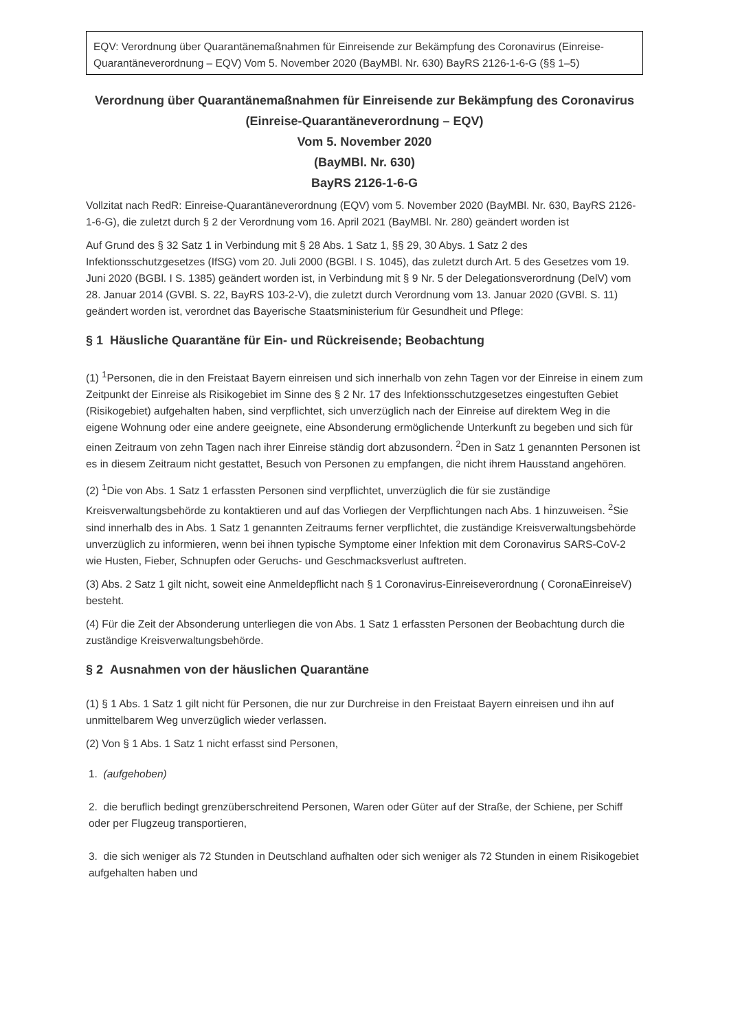EQV: Verordnung über Quarantänemaßnahmen für Einreisende zur Bekämpfung des Coronavirus (Einreise-Quarantäneverordnung – EQV) Vom 5. November 2020 (BayMBl. Nr. 630) BayRS 2126-1-6-G (§§ 1–5)
Verordnung über Quarantänemaßnahmen für Einreisende zur Bekämpfung des Coronavirus
(Einreise-Quarantäneverordnung – EQV)
Vom 5. November 2020
(BayMBl. Nr. 630)
BayRS 2126-1-6-G
Vollzitat nach RedR: Einreise-Quarantäneverordnung (EQV) vom 5. November 2020 (BayMBl. Nr. 630, BayRS 2126-1-6-G), die zuletzt durch § 2 der Verordnung vom 16. April 2021 (BayMBl. Nr. 280) geändert worden ist
Auf Grund des § 32 Satz 1 in Verbindung mit § 28 Abs. 1 Satz 1, §§ 29, 30 Abys. 1 Satz 2 des Infektionsschutzgesetzes (IfSG) vom 20. Juli 2000 (BGBl. I S. 1045), das zuletzt durch Art. 5 des Gesetzes vom 19. Juni 2020 (BGBl. I S. 1385) geändert worden ist, in Verbindung mit § 9 Nr. 5 der Delegationsverordnung (DelV) vom 28. Januar 2014 (GVBl. S. 22, BayRS 103-2-V), die zuletzt durch Verordnung vom 13. Januar 2020 (GVBl. S. 11) geändert worden ist, verordnet das Bayerische Staatsministerium für Gesundheit und Pflege:
§ 1 Häusliche Quarantäne für Ein- und Rückreisende; Beobachtung
(1) <sup>1</sup>Personen, die in den Freistaat Bayern einreisen und sich innerhalb von zehn Tagen vor der Einreise in einem zum Zeitpunkt der Einreise als Risikogebiet im Sinne des § 2 Nr. 17 des Infektionsschutzgesetzes eingestuften Gebiet (Risikogebiet) aufgehalten haben, sind verpflichtet, sich unverzüglich nach der Einreise auf direktem Weg in die eigene Wohnung oder eine andere geeignete, eine Absonderung ermöglichende Unterkunft zu begeben und sich für einen Zeitraum von zehn Tagen nach ihrer Einreise ständig dort abzusondern. <sup>2</sup>Den in Satz 1 genannten Personen ist es in diesem Zeitraum nicht gestattet, Besuch von Personen zu empfangen, die nicht ihrem Hausstand angehören.
(2) <sup>1</sup>Die von Abs. 1 Satz 1 erfassten Personen sind verpflichtet, unverzüglich die für sie zuständige Kreisverwaltungsbehörde zu kontaktieren und auf das Vorliegen der Verpflichtungen nach Abs. 1 hinzuweisen. <sup>2</sup>Sie sind innerhalb des in Abs. 1 Satz 1 genannten Zeitraums ferner verpflichtet, die zuständige Kreisverwaltungsbehörde unverzüglich zu informieren, wenn bei ihnen typische Symptome einer Infektion mit dem Coronavirus SARS-CoV-2 wie Husten, Fieber, Schnupfen oder Geruchs- und Geschmacksverlust auftreten.
(3) Abs. 2 Satz 1 gilt nicht, soweit eine Anmeldepflicht nach § 1 Coronavirus-Einreiseverordnung ( CoronaEinreiseV) besteht.
(4) Für die Zeit der Absonderung unterliegen die von Abs. 1 Satz 1 erfassten Personen der Beobachtung durch die zuständige Kreisverwaltungsbehörde.
§ 2 Ausnahmen von der häuslichen Quarantäne
(1) § 1 Abs. 1 Satz 1 gilt nicht für Personen, die nur zur Durchreise in den Freistaat Bayern einreisen und ihn auf unmittelbarem Weg unverzüglich wieder verlassen.
(2) Von § 1 Abs. 1 Satz 1 nicht erfasst sind Personen,
1. (aufgehoben)
2. die beruflich bedingt grenzüberschreitend Personen, Waren oder Güter auf der Straße, der Schiene, per Schiff oder per Flugzeug transportieren,
3. die sich weniger als 72 Stunden in Deutschland aufhalten oder sich weniger als 72 Stunden in einem Risikogebiet aufgehalten haben und